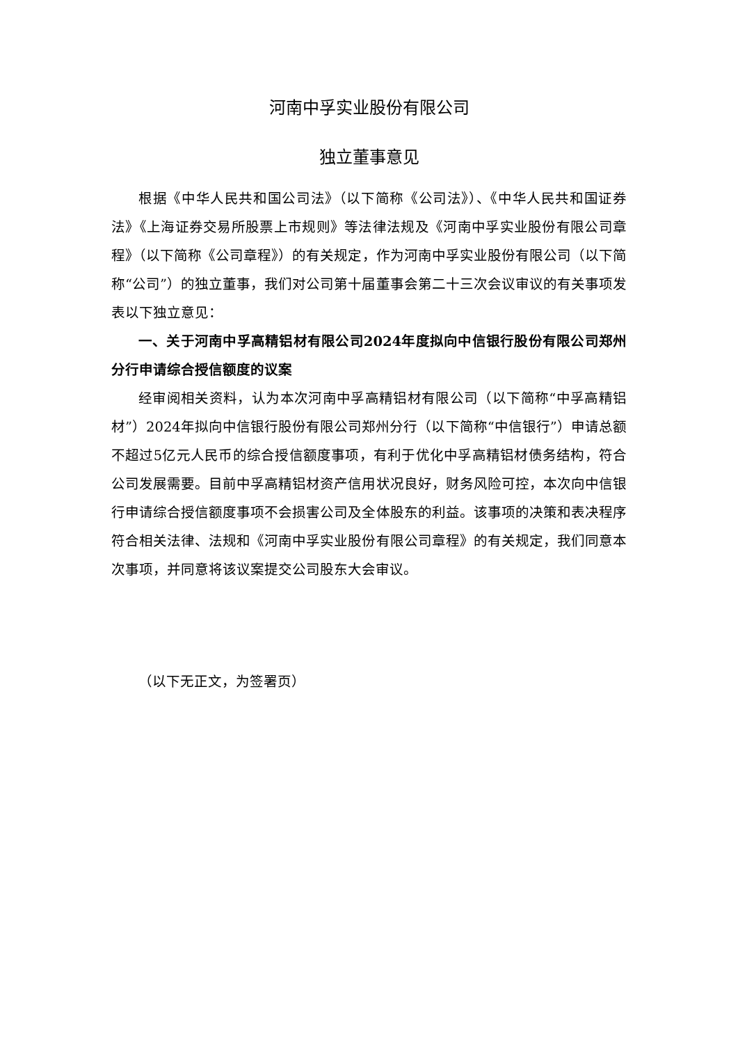河南中孚实业股份有限公司
独立董事意见
根据《中华人民共和国公司法》（以下简称《公司法》）、《中华人民共和国证券法》《上海证券交易所股票上市规则》等法律法规及《河南中孚实业股份有限公司章程》（以下简称《公司章程》）的有关规定，作为河南中孚实业股份有限公司（以下简称“公司”）的独立董事，我们对公司第十届董事会第二十三次会议审议的有关事项发表以下独立意见：
一、关于河南中孚高精铝材有限公司2024年度拟向中信银行股份有限公司郑州分行申请综合授信额度的议案
经审阅相关资料，认为本次河南中孚高精铝材有限公司（以下简称“中孚高精铝材”）2024年拟向中信银行股份有限公司郑州分行（以下简称“中信银行”）申请总额不超过5亿元人民币的综合授信额度事项，有利于优化中孚高精铝材债务结构，符合公司发展需要。目前中孚高精铝材资产信用状况良好，财务风险可控，本次向中信银行申请综合授信额度事项不会损害公司及全体股东的利益。该事项的决策和表决程序符合相关法律、法规和《河南中孚实业股份有限公司章程》的有关规定，我们同意本次事项，并同意将该议案提交公司股东大会审议。
（以下无正文，为签署页）